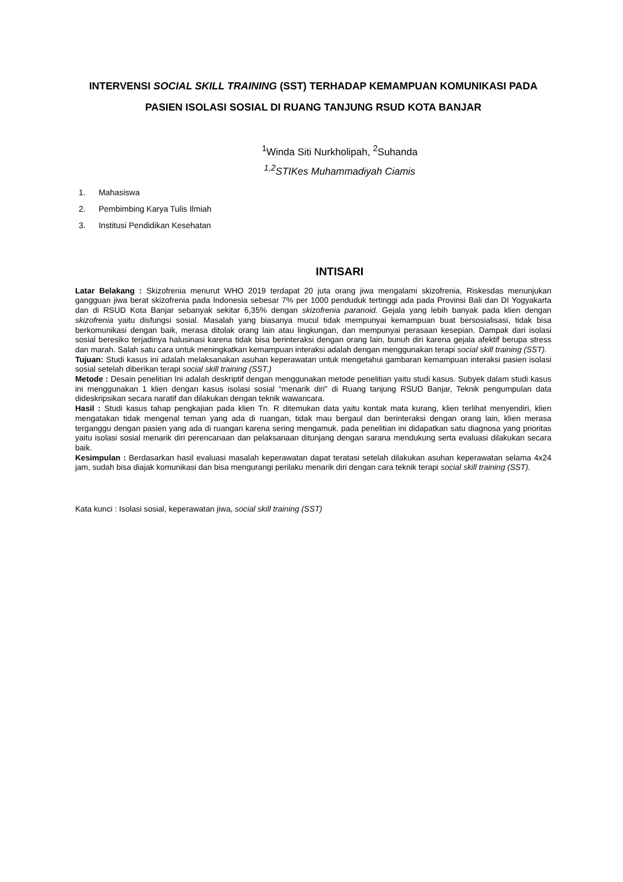INTERVENSI SOCIAL SKILL TRAINING (SST) TERHADAP KEMAMPUAN KOMUNIKASI PADA PASIEN ISOLASI SOSIAL DI RUANG TANJUNG RSUD KOTA BANJAR
<sup>1</sup> Winda Siti Nurkholipah, <sup>2</sup>Suhanda
<sup>1,2</sup>STIKes Muhammadiyah Ciamis
1. Mahasiswa
2. Pembimbing Karya Tulis Ilmiah
3. Institusi Pendidikan Kesehatan
INTISARI
Latar Belakang : Skizofrenia menurut WHO 2019 terdapat 20 juta orang jiwa mengalami skizofrenia, Riskesdas menunjukan gangguan jiwa berat skizofrenia pada Indonesia sebesar 7% per 1000 penduduk tertinggi ada pada Provinsi Bali dan DI Yogyakarta dan di RSUD Kota Banjar sebanyak sekitar 6,35% dengan skizofrenia paranoid. Gejala yang lebih banyak pada klien dengan skizofrenia yaitu disfungsi sosial. Masalah yang biasanya mucul tidak mempunyai kemampuan buat bersosialisasi, tidak bisa berkomunikasi dengan baik, merasa ditolak orang lain atau lingkungan, dan mempunyai perasaan kesepian. Dampak dari isolasi sosial beresiko terjadinya halusinasi karena tidak bisa berinteraksi dengan orang lain, bunuh diri karena gejala afektif berupa stress dan marah. Salah satu cara untuk meningkatkan kemampuan interaksi adalah dengan menggunakan terapi social skill training (SST).
Tujuan: Studi kasus ini adalah melaksanakan asuhan keperawatan untuk mengetahui gambaran kemampuan interaksi pasien isolasi sosial setelah diberikan terapi social skill training (SST.)
Metode : Desain penelitian Ini adalah deskriptif dengan menggunakan metode penelitian yaitu studi kasus. Subyek dalam studi kasus ini menggunakan 1 klien dengan kasus isolasi sosial “menarik diri” di Ruang tanjung RSUD Banjar, Teknik pengumpulan data dideskripsikan secara naratif dan dilakukan dengan teknik wawancara.
Hasil : Studi kasus tahap pengkajian pada klien Tn. R ditemukan data yaitu kontak mata kurang, klien terlihat menyendiri, klien mengatakan tidak mengenal teman yang ada di ruangan, tidak mau bergaul dan berinteraksi dengan orang lain, klien merasa terganggu dengan pasien yang ada di ruangan karena sering mengamuk. pada penelitian ini didapatkan satu diagnosa yang prioritas yaitu isolasi sosial menarik diri perencanaan dan pelaksanaan ditunjang dengan sarana mendukung serta evaluasi dilakukan secara baik.
Kesimpulan : Berdasarkan hasil evaluasi masalah keperawatan dapat teratasi setelah dilakukan asuhan keperawatan selama 4x24 jam, sudah bisa diajak komunikasi dan bisa mengurangi perilaku menarik diri dengan cara teknik terapi social skill training (SST).
Kata kunci : Isolasi sosial, keperawatan jiwa, social skill training (SST)